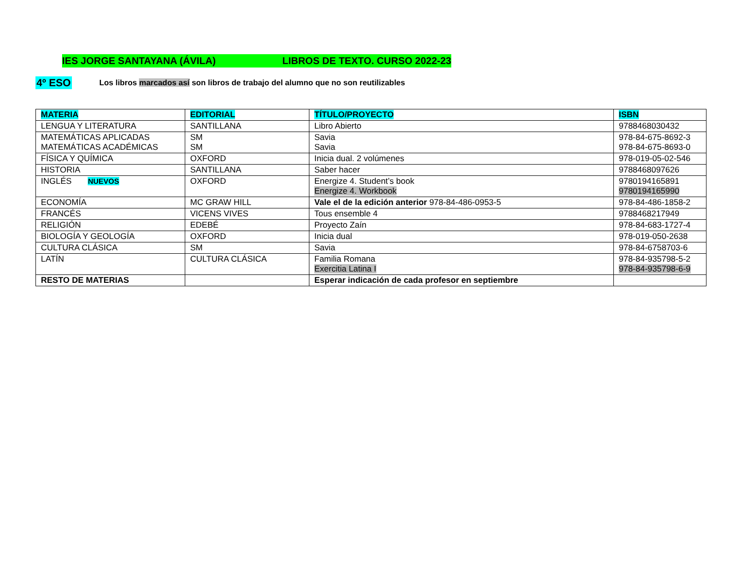IES JORGE SANTAYANA (ÁVILA) LIBROS DE TEXTO. CURSO 2022-23
4º ESO Los libros marcados así son libros de trabajo del alumno que no son reutilizables
| MATERIA | EDITORIAL | TÍTULO/PROYECTO | ISBN |
| --- | --- | --- | --- |
| LENGUA Y LITERATURA | SANTILLANA | Libro Abierto | 9788468030432 |
| MATEMÁTICAS APLICADAS MATEMÁTICAS ACADÉMICAS | SM SM | Savia Savia | 978-84-675-8692-3 978-84-675-8693-0 |
| FÍSICA Y QUÍMICA | OXFORD | Inicia dual. 2 volúmenes | 978-019-05-02-546 |
| HISTORIA | SANTILLANA | Saber hacer | 9788468097626 |
| INGLÉS NUEVOS | OXFORD | Energize 4. Student’s book Energize 4. Workbook | 9780194165891 9780194165990 |
| ECONOMÍA | MC GRAW HILL | Vale el de la edición anterior 978-84-486-0953-5 | 978-84-486-1858-2 |
| FRANCÉS | VICENS VIVES | Tous ensemble 4 | 9788468217949 |
| RELIGIÓN | EDEBÉ | Proyecto Zaín | 978-84-683-1727-4 |
| BIOLOGÍA Y GEOLOGÍA | OXFORD | Inicia dual | 978-019-050-2638 |
| CULTURA CLÁSICA | SM | Savia | 978-84-6758703-6 |
| LATÍN | CULTURA CLÁSICA | Familia Romana Exercitia Latina I | 978-84-935798-5-2 978-84-935798-6-9 |
| RESTO DE MATERIAS | | Esperar indicación de cada profesor en septiembre | |